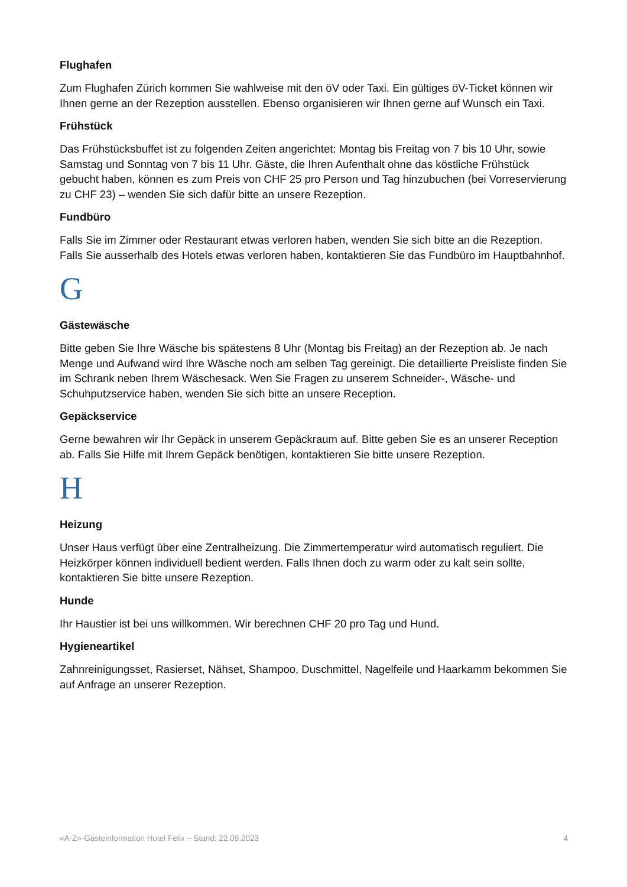Flughafen
Zum Flughafen Zürich kommen Sie wahlweise mit den öV oder Taxi. Ein gültiges öV-Ticket können wir Ihnen gerne an der Rezeption ausstellen. Ebenso organisieren wir Ihnen gerne auf Wunsch ein Taxi.
Frühstück
Das Frühstücksbuffet ist zu folgenden Zeiten angerichtet: Montag bis Freitag von 7 bis 10 Uhr, sowie Samstag und Sonntag von 7 bis 11 Uhr. Gäste, die Ihren Aufenthalt ohne das köstliche Frühstück gebucht haben, können es zum Preis von CHF 25 pro Person und Tag hinzubuchen (bei Vorreservierung zu CHF 23) – wenden Sie sich dafür bitte an unsere Rezeption.
Fundbüro
Falls Sie im Zimmer oder Restaurant etwas verloren haben, wenden Sie sich bitte an die Rezeption. Falls Sie ausserhalb des Hotels etwas verloren haben, kontaktieren Sie das Fundbüro im Hauptbahnhof.
G
Gästewäsche
Bitte geben Sie Ihre Wäsche bis spätestens 8 Uhr (Montag bis Freitag) an der Rezeption ab. Je nach Menge und Aufwand wird Ihre Wäsche noch am selben Tag gereinigt. Die detaillierte Preisliste finden Sie im Schrank neben Ihrem Wäschesack. Wen Sie Fragen zu unserem Schneider-, Wäsche- und Schuhputzservice haben, wenden Sie sich bitte an unsere Reception.
Gepäckservice
Gerne bewahren wir Ihr Gepäck in unserem Gepäckraum auf. Bitte geben Sie es an unserer Reception ab. Falls Sie Hilfe mit Ihrem Gepäck benötigen, kontaktieren Sie bitte unsere Rezeption.
H
Heizung
Unser Haus verfügt über eine Zentralheizung. Die Zimmertemperatur wird automatisch reguliert. Die Heizkörper können individuell bedient werden. Falls Ihnen doch zu warm oder zu kalt sein sollte, kontaktieren Sie bitte unsere Rezeption.
Hunde
Ihr Haustier ist bei uns willkommen. Wir berechnen CHF 20 pro Tag und Hund.
Hygieneartikel
Zahnreinigungsset, Rasierset, Nähset, Shampoo, Duschmittel, Nagelfeile und Haarkamm bekommen Sie auf Anfrage an unserer Rezeption.
«A-Z»-Gästeinformation Hotel Felix – Stand: 22.09.2023 4